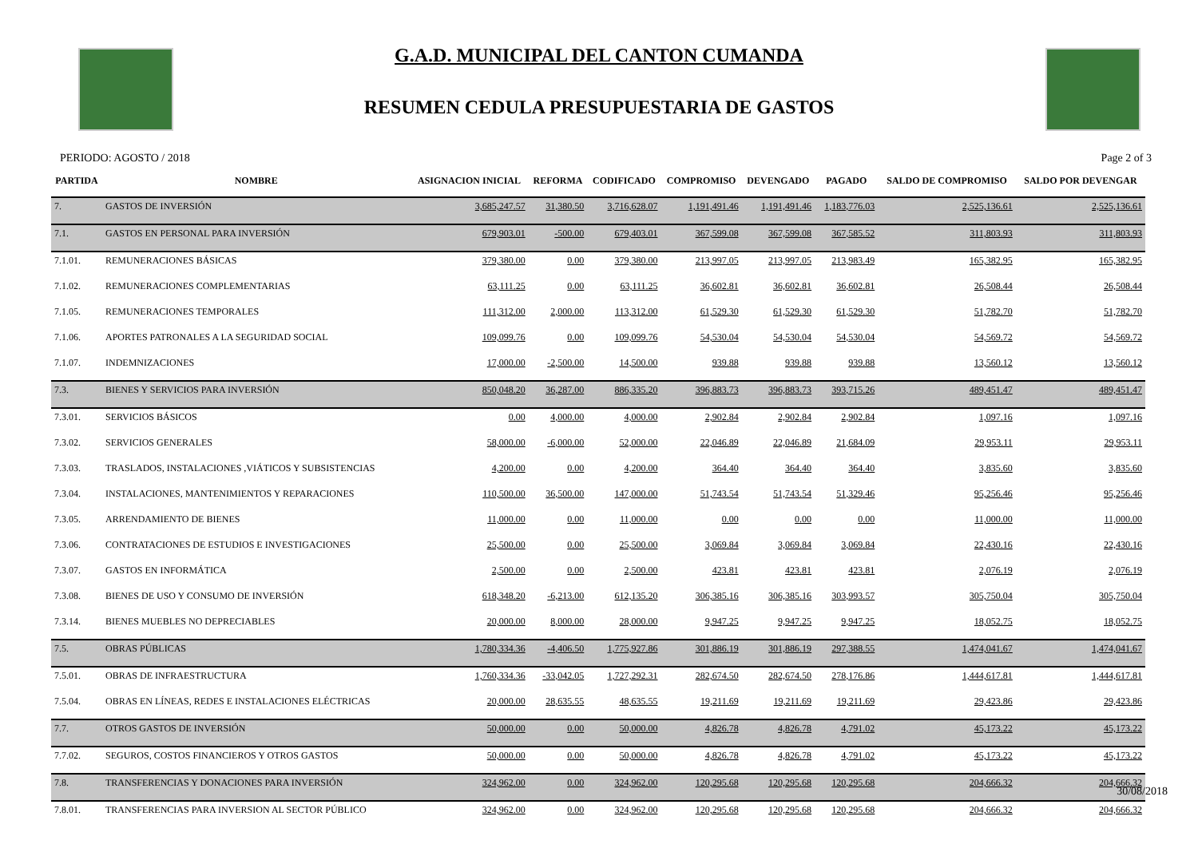G.A.D. MUNICIPAL DEL CANTON CUMANDA
RESUMEN CEDULA PRESUPUESTARIA DE GASTOS
PERIODO: AGOSTO / 2018 Page 2 of 3
| PARTIDA | NOMBRE | ASIGNACION INICIAL | REFORMA | CODIFICADO | COMPROMISO | DEVENGADO | PAGADO | SALDO DE COMPROMISO | SALDO POR DEVENGAR |
| --- | --- | --- | --- | --- | --- | --- | --- | --- | --- |
| 7. | GASTOS DE INVERSIÓN | 3,685,247.57 | 31,380.50 | 3,716,628.07 | 1,191,491.46 | 1,191,491.46 | 1,183,776.03 | 2,525,136.61 | 2,525,136.61 |
| 7.1. | GASTOS EN PERSONAL PARA INVERSIÓN | 679,903.01 | -500.00 | 679,403.01 | 367,599.08 | 367,599.08 | 367,585.52 | 311,803.93 | 311,803.93 |
| 7.1.01. | REMUNERACIONES BÁSICAS | 379,380.00 | 0.00 | 379,380.00 | 213,997.05 | 213,997.05 | 213,983.49 | 165,382.95 | 165,382.95 |
| 7.1.02. | REMUNERACIONES COMPLEMENTARIAS | 63,111.25 | 0.00 | 63,111.25 | 36,602.81 | 36,602.81 | 36,602.81 | 26,508.44 | 26,508.44 |
| 7.1.05. | REMUNERACIONES TEMPORALES | 111,312.00 | 2,000.00 | 113,312.00 | 61,529.30 | 61,529.30 | 61,529.30 | 51,782.70 | 51,782.70 |
| 7.1.06. | APORTES PATRONALES A LA SEGURIDAD SOCIAL | 109,099.76 | 0.00 | 109,099.76 | 54,530.04 | 54,530.04 | 54,530.04 | 54,569.72 | 54,569.72 |
| 7.1.07. | INDEMNIZACIONES | 17,000.00 | -2,500.00 | 14,500.00 | 939.88 | 939.88 | 939.88 | 13,560.12 | 13,560.12 |
| 7.3. | BIENES Y SERVICIOS PARA INVERSIÓN | 850,048.20 | 36,287.00 | 886,335.20 | 396,883.73 | 396,883.73 | 393,715.26 | 489,451.47 | 489,451.47 |
| 7.3.01. | SERVICIOS BÁSICOS | 0.00 | 4,000.00 | 4,000.00 | 2,902.84 | 2,902.84 | 2,902.84 | 1,097.16 | 1,097.16 |
| 7.3.02. | SERVICIOS GENERALES | 58,000.00 | -6,000.00 | 52,000.00 | 22,046.89 | 22,046.89 | 21,684.09 | 29,953.11 | 29,953.11 |
| 7.3.03. | TRASLADOS, INSTALACIONES ,VIÁTICOS Y SUBSISTENCIAS | 4,200.00 | 0.00 | 4,200.00 | 364.40 | 364.40 | 364.40 | 3,835.60 | 3,835.60 |
| 7.3.04. | INSTALACIONES, MANTENIMIENTOS Y REPARACIONES | 110,500.00 | 36,500.00 | 147,000.00 | 51,743.54 | 51,743.54 | 51,329.46 | 95,256.46 | 95,256.46 |
| 7.3.05. | ARRENDAMIENTO DE BIENES | 11,000.00 | 0.00 | 11,000.00 | 0.00 | 0.00 | 0.00 | 11,000.00 | 11,000.00 |
| 7.3.06. | CONTRATACIONES DE ESTUDIOS E INVESTIGACIONES | 25,500.00 | 0.00 | 25,500.00 | 3,069.84 | 3,069.84 | 3,069.84 | 22,430.16 | 22,430.16 |
| 7.3.07. | GASTOS EN INFORMÁTICA | 2,500.00 | 0.00 | 2,500.00 | 423.81 | 423.81 | 423.81 | 2,076.19 | 2,076.19 |
| 7.3.08. | BIENES DE USO Y CONSUMO DE INVERSIÓN | 618,348.20 | -6,213.00 | 612,135.20 | 306,385.16 | 306,385.16 | 303,993.57 | 305,750.04 | 305,750.04 |
| 7.3.14. | BIENES MUEBLES NO DEPRECIABLES | 20,000.00 | 8,000.00 | 28,000.00 | 9,947.25 | 9,947.25 | 9,947.25 | 18,052.75 | 18,052.75 |
| 7.5. | OBRAS PÚBLICAS | 1,780,334.36 | -4,406.50 | 1,775,927.86 | 301,886.19 | 301,886.19 | 297,388.55 | 1,474,041.67 | 1,474,041.67 |
| 7.5.01. | OBRAS DE INFRAESTRUCTURA | 1,760,334.36 | -33,042.05 | 1,727,292.31 | 282,674.50 | 282,674.50 | 278,176.86 | 1,444,617.81 | 1,444,617.81 |
| 7.5.04. | OBRAS EN LÍNEAS, REDES E INSTALACIONES ELÉCTRICAS | 20,000.00 | 28,635.55 | 48,635.55 | 19,211.69 | 19,211.69 | 19,211.69 | 29,423.86 | 29,423.86 |
| 7.7. | OTROS GASTOS DE INVERSIÓN | 50,000.00 | 0.00 | 50,000.00 | 4,826.78 | 4,826.78 | 4,791.02 | 45,173.22 | 45,173.22 |
| 7.7.02. | SEGUROS, COSTOS FINANCIEROS Y OTROS GASTOS | 50,000.00 | 0.00 | 50,000.00 | 4,826.78 | 4,826.78 | 4,791.02 | 45,173.22 | 45,173.22 |
| 7.8. | TRANSFERENCIAS Y DONACIONES PARA INVERSIÓN | 324,962.00 | 0.00 | 324,962.00 | 120,295.68 | 120,295.68 | 120,295.68 | 204,666.32 | 204,666.32 |
| 7.8.01. | TRANSFERENCIAS PARA INVERSION AL SECTOR PÚBLICO | 324,962.00 | 0.00 | 324,962.00 | 120,295.68 | 120,295.68 | 120,295.68 | 204,666.32 | 204,666.32 |
30/08/2018